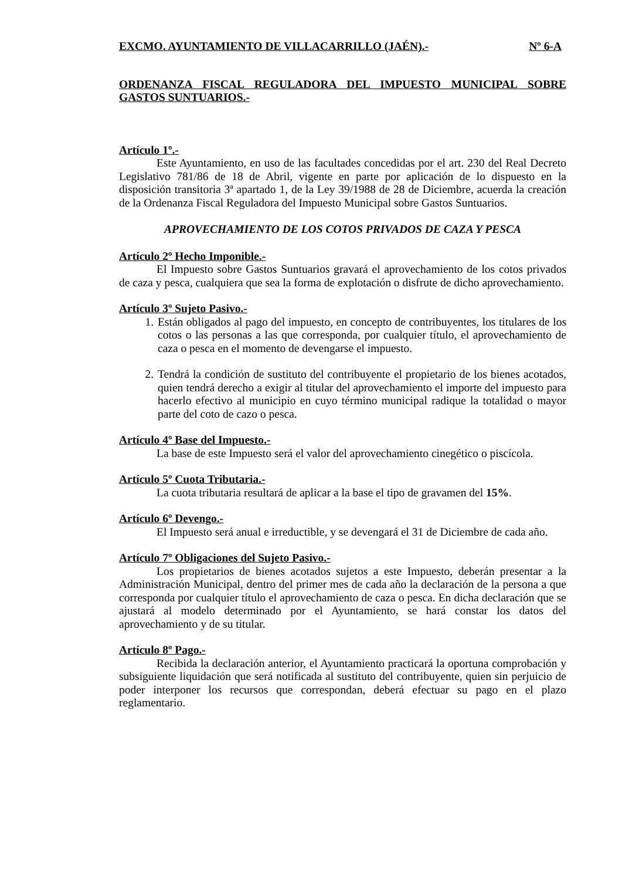EXCMO. AYUNTAMIENTO DE VILLACARRILLO (JAÉN).- Nº 6-A
ORDENANZA FISCAL REGULADORA DEL IMPUESTO MUNICIPAL SOBRE GASTOS SUNTUARIOS.-
Artículo 1º.-
Este Ayuntamiento, en uso de las facultades concedidas por el art. 230 del Real Decreto Legislativo 781/86 de 18 de Abril, vigente en parte por aplicación de lo dispuesto en la disposición transitoria 3ª apartado 1, de la Ley 39/1988 de 28 de Diciembre, acuerda la creación de la Ordenanza Fiscal Reguladora del Impuesto Municipal sobre Gastos Suntuarios.
APROVECHAMIENTO DE LOS COTOS PRIVADOS DE CAZA Y PESCA
Artículo 2º Hecho Imponible.-
El Impuesto sobre Gastos Suntuarios gravará el aprovechamiento de los cotos privados de caza y pesca, cualquiera que sea la forma de explotación o disfrute de dicho aprovechamiento.
Artículo 3º Sujeto Pasivo.-
1. Están obligados al pago del impuesto, en concepto de contribuyentes, los titulares de los cotos o las personas a las que corresponda, por cualquier título, el aprovechamiento de caza o pesca en el momento de devengarse el impuesto.
2. Tendrá la condición de sustituto del contribuyente el propietario de los bienes acotados, quien tendrá derecho a exigir al titular del aprovechamiento el importe del impuesto para hacerlo efectivo al municipio en cuyo término municipal radique la totalidad o mayor parte del coto de cazo o pesca.
Artículo 4º Base del Impuesto.-
La base de este Impuesto será el valor del aprovechamiento cinegético o piscícola.
Artículo 5º Cuota Tributaria.-
La cuota tributaria resultará de aplicar a la base el tipo de gravamen del 15%.
Artículo 6º Devengo.-
El Impuesto será anual e irreductible, y se devengará el 31 de Diciembre de cada año.
Artículo 7º Obligaciones del Sujeto Pasivo.-
Los propietarios de bienes acotados sujetos a este Impuesto, deberán presentar a la Administración Municipal, dentro del primer mes de cada año la declaración de la persona a que corresponda por cualquier título el aprovechamiento de caza o pesca. En dicha declaración que se ajustará al modelo determinado por el Ayuntamiento, se hará constar los datos del aprovechamiento y de su titular.
Artículo 8º Pago.-
Recibida la declaración anterior, el Ayuntamiento practicará la oportuna comprobación y subsiguiente liquidación que será notificada al sustituto del contribuyente, quien sin perjuicio de poder interponer los recursos que correspondan, deberá efectuar su pago en el plazo reglamentario.